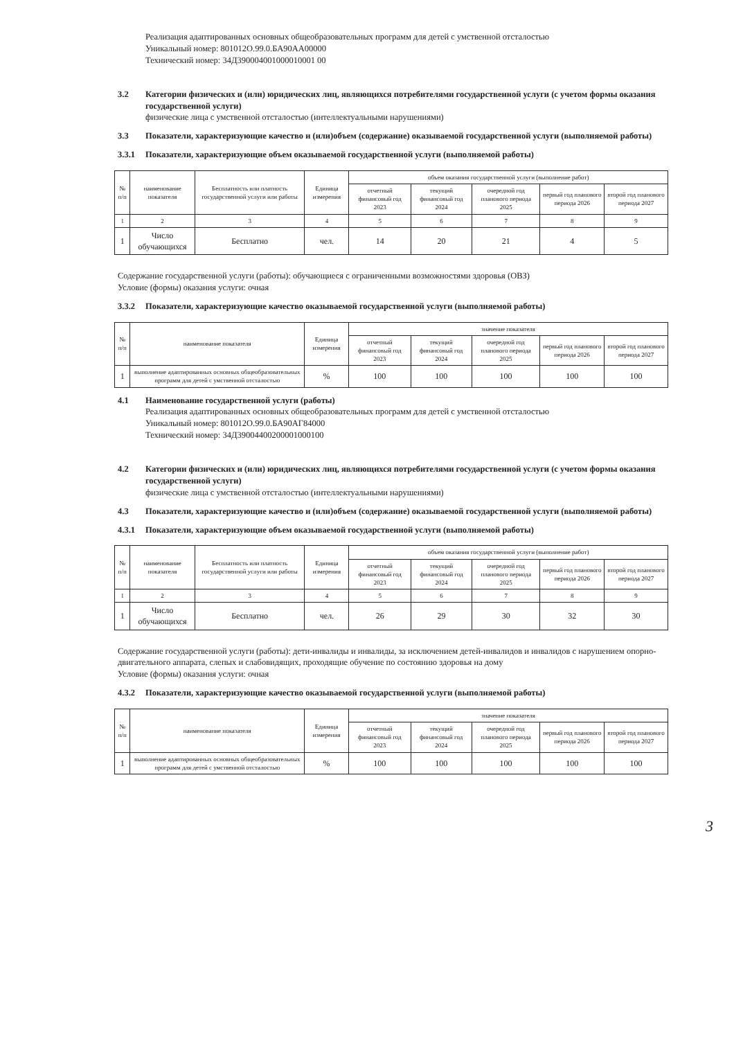Реализация адаптированных основных общеобразовательных программ для детей с умственной отсталостью
Уникальный номер: 801012О.99.0.БА90АА00000
Технический номер: 34Д390004001000010001 00
3.2 Категории физических и (или) юридических лиц, являющихся потребителями государственной услуги (с учетом формы оказания государственной услуги)
физические лица с умственной отсталостью (интеллектуальными нарушениями)
3.3 Показатели, характеризующие качество и (или)объем (содержание) оказываемой государственной услуги (выполняемой работы)
3.3.1 Показатели, характеризующие объем оказываемой государственной услуги (выполняемой работы)
| № п/п | наименование показателя | Бесплатность или платность государственной услуги или работы | Единица измерения | объем оказания государственной услуги (выполнение работ) | | | | |
| --- | --- | --- | --- | --- | --- | --- | --- | --- |
| | | | | отчетный финансовый год 2023 | текущий финансовый год 2024 | очередной год планового периода 2025 | первый год планового периода 2026 | второй год планового периода 2027 |
| 1 | 2 | 3 | 4 | 5 | 6 | 7 | 8 | 9 |
| 1 | Число обучающихся | Бесплатно | чел. | 14 | 20 | 21 | 4 | 5 |
Содержание государственной услуги (работы): обучающиеся с ограниченными возможностями здоровья (ОВЗ)
Условие (формы) оказания услуги: очная
3.3.2 Показатели, характеризующие качество оказываемой государственной услуги (выполняемой работы)
| № п/п | наименование показателя | Единица измерения | значение показателя | | | | |
| --- | --- | --- | --- | --- | --- | --- | --- |
| | | | отчетный финансовый год 2023 | текущий финансовый год 2024 | очередной год планового периода 2025 | первый год планового периода 2026 | второй год планового периода 2027 |
| 1 | выполнение адаптированных основных общеобразовательных программ для детей с умственной отсталостью | % | 100 | 100 | 100 | 100 | 100 |
4.1 Наименование государственной услуги (работы)
Реализация адаптированных основных общеобразовательных программ для детей с умственной отсталостью
Уникальный номер: 801012О.99.0.БА90АГ84000
Технический номер: 34Д39004400200001000100
4.2 Категории физических и (или) юридических лиц, являющихся потребителями государственной услуги (с учетом формы оказания государственной услуги)
физические лица с умственной отсталостью (интеллектуальными нарушениями)
4.3 Показатели, характеризующие качество и (или)объем (содержание) оказываемой государственной услуги (выполняемой работы)
4.3.1 Показатели, характеризующие объем оказываемой государственной услуги (выполняемой работы)
| № п/п | наименование показателя | Бесплатность или платность государственной услуги или работы | Единица измерения | объем оказания государственной услуги (выполнение работ) | | | | |
| --- | --- | --- | --- | --- | --- | --- | --- | --- |
| | | | | отчетный финансовый год 2023 | текущий финансовый год 2024 | очередной год планового периода 2025 | первый год планового периода 2026 | второй год планового периода 2027 |
| 1 | 2 | 3 | 4 | 5 | 6 | 7 | 8 | 9 |
| 1 | Число обучающихся | Бесплатно | чел. | 26 | 29 | 30 | 32 | 30 |
Содержание государственной услуги (работы): дети-инвалиды и инвалиды, за исключением детей-инвалидов и инвалидов с нарушением опорно-двигательного аппарата, слепых и слабовидящих, проходящие обучение по состоянию здоровья на дому
Условие (формы) оказания услуги: очная
4.3.2 Показатели, характеризующие качество оказываемой государственной услуги (выполняемой работы)
| № п/п | наименование показателя | Единица измерения | значение показателя | | | | |
| --- | --- | --- | --- | --- | --- | --- | --- |
| | | | отчетный финансовый год 2023 | текущий финансовый год 2024 | очередной год планового периода 2025 | первый год планового периода 2026 | второй год планового периода 2027 |
| 1 | выполнение адаптированных основных общеобразовательных программ для детей с умственной отсталостью | % | 100 | 100 | 100 | 100 | 100 |
3